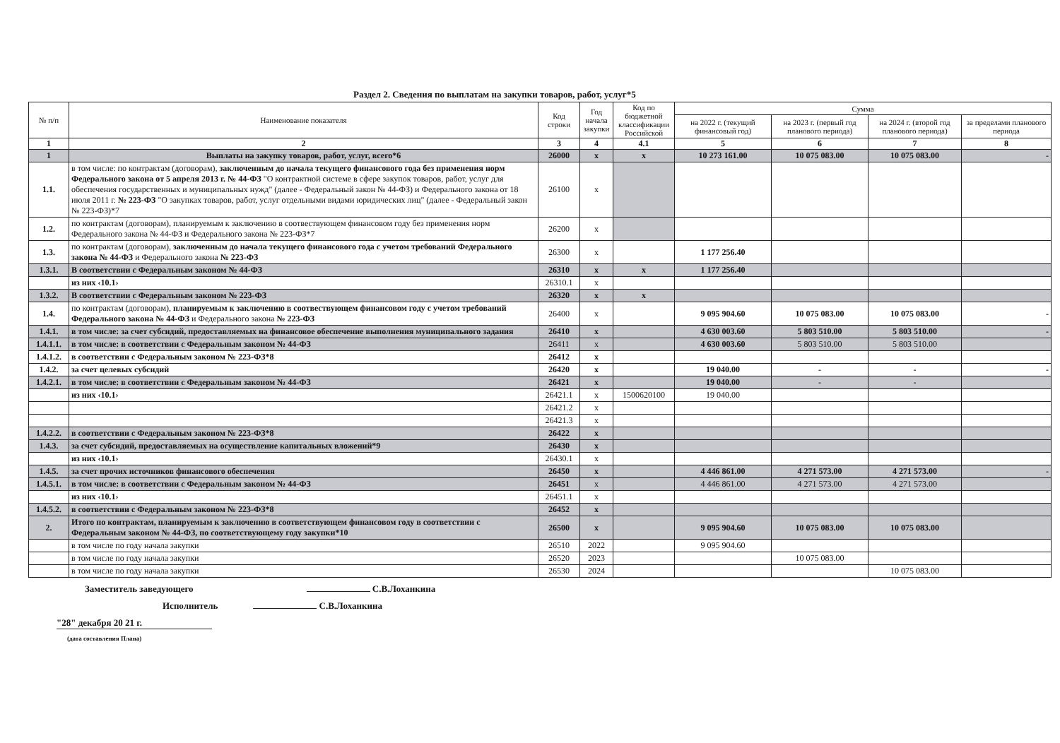Раздел 2. Сведения по выплатам на закупки товаров, работ, услуг*5
| № п/п | Наименование показателя | Код строки | Год начала закупки | Код по бюджетной классификации Российской | Сумма | | | |
| --- | --- | --- | --- | --- | --- | --- | --- | --- |
| | | | | | на 2022 г. (текущий финансовый год) | на 2023 г. (первый год планового периода) | на 2024 г. (второй год планового периода) | за пределами планового периода |
| 1 | 2 | 3 | 4 | 4.1 | 5 | 6 | 7 | 8 |
| 1 | Выплаты на закупку товаров, работ, услуг, всего*6 | 26000 | x | x | 10 273 161.00 | 10 075 083.00 | 10 075 083.00 | - |
| 1.1. | в том числе: по контрактам (договорам), заключенным до начала текущего финансового года без применения норм Федерального закона от 5 апреля 2013 г. № 44-ФЗ "О контрактной системе в сфере закупок товаров, работ, услуг для обеспечения государственных и муниципальных нужд" (далее - Федеральный закон № 44-ФЗ) и Федерального закона от 18 июля 2011 г. № 223-ФЗ "О закупках товаров, работ, услуг отдельными видами юридических лиц" (далее - Федеральный закон № 223-ФЗ)*7 | 26100 | x | | | | | |
| 1.2. | по контрактам (договорам), планируемым к заключению в соотвествующем финансовом году без применения норм Федерального закона № 44-ФЗ и Федерального закона № 223-ФЗ*7 | 26200 | x | | | | | |
| 1.3. | по контрактам (договорам), заключенным до начала текущего финансового года с учетом требований Федерального закона № 44-ФЗ и Федерального закона № 223-ФЗ | 26300 | x | | 1 177 256.40 | | | |
| 1.3.1. | В соответствии с Федеральным законом № 44-ФЗ | 26310 | x | x | 1 177 256.40 | | | |
| | из них ‹10.1› | 26310.1 | x | | | | | |
| 1.3.2. | В соответствии с Федеральным законом № 223-ФЗ | 26320 | x | x | | | | |
| 1.4. | по контрактам (договорам), планируемым к заключению в соотвествующем финансовом году с учетом требований Федерального закона № 44-ФЗ и Федерального закона № 223-ФЗ | 26400 | x | | 9 095 904.60 | 10 075 083.00 | 10 075 083.00 | - |
| 1.4.1. | в том числе: за счет субсидий, предоставляемых на финансовое обеспечение выполнения муниципального задания | 26410 | x | | 4 630 003.60 | 5 803 510.00 | 5 803 510.00 | - |
| 1.4.1.1. | в том числе: в соответствии с Федеральным законом № 44-ФЗ | 26411 | x | | 4 630 003.60 | 5 803 510.00 | 5 803 510.00 | |
| 1.4.1.2. | в соответствии с Федеральным законом № 223-ФЗ*8 | 26412 | x | | | | | |
| 1.4.2. | за счет целевых субсидий | 26420 | x | | 19 040.00 | - | - | - |
| 1.4.2.1. | в том числе: в соответствии с Федеральным законом № 44-ФЗ | 26421 | x | | 19 040.00 | - | - | |
| | из них ‹10.1› | 26421.1 | x | 1500620100 | 19 040.00 | | | |
| | | 26421.2 | x | | | | | |
| | | 26421.3 | x | | | | | |
| 1.4.2.2. | в соответствии с Федеральным законом № 223-ФЗ*8 | 26422 | x | | | | | |
| 1.4.3. | за счет субсидий, предоставляемых на осуществление капитальных вложений*9 | 26430 | x | | | | | |
| | из них ‹10.1› | 26430.1 | x | | | | | |
| 1.4.5. | за счет прочих источников финансового обеспечения | 26450 | x | | 4 446 861.00 | 4 271 573.00 | 4 271 573.00 | - |
| 1.4.5.1. | в том числе: в соответствии с Федеральным законом № 44-ФЗ | 26451 | x | | 4 446 861.00 | 4 271 573.00 | 4 271 573.00 | |
| | из них ‹10.1› | 26451.1 | x | | | | | |
| 1.4.5.2. | в соответствии с Федеральным законом № 223-ФЗ*8 | 26452 | x | | | | | |
| 2. | Итого по контрактам, планируемым к заключению в соответствующем финансовом году в соответствии с Федеральным законом № 44-ФЗ, по соответствующему году закупки*10 | 26500 | x | | 9 095 904.60 | 10 075 083.00 | 10 075 083.00 | |
| | в том числе по году начала закупки | 26510 | 2022 | | 9 095 904.60 | | | |
| | в том числе по году начала закупки | 26520 | 2023 | | | 10 075 083.00 | | |
| | в том числе по году начала закупки | 26530 | 2024 | | | | 10 075 083.00 | |
Заместитель заведующего С.В.Лоханкина
Исполнитель С.В.Лоханкина
"28" декабря 20 21 г.
(дата составления Плана)